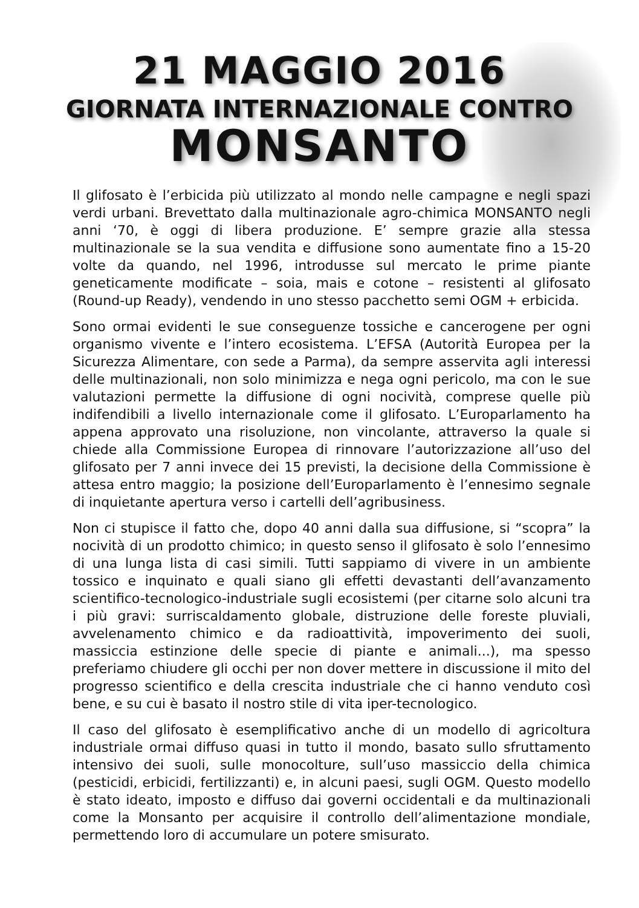21 MAGGIO 2016
GIORNATA INTERNAZIONALE CONTRO
MONSANTO
Il glifosato è l’erbicida più utilizzato al mondo nelle campagne e negli spazi verdi urbani. Brevettato dalla multinazionale agro-chimica MONSANTO negli anni ‘70, è oggi di libera produzione. E’ sempre grazie alla stessa multinazionale se la sua vendita e diffusione sono aumentate fino a 15-20 volte da quando, nel 1996, introdusse sul mercato le prime piante geneticamente modificate – soia, mais e cotone – resistenti al glifosato (Round-up Ready), vendendo in uno stesso pacchetto semi OGM + erbicida.
Sono ormai evidenti le sue conseguenze tossiche e cancerogene per ogni organismo vivente e l’intero ecosistema. L’EFSA (Autorità Europea per la Sicurezza Alimentare, con sede a Parma), da sempre asservita agli interessi delle multinazionali, non solo minimizza e nega ogni pericolo, ma con le sue valutazioni permette la diffusione di ogni nocività, comprese quelle più indifendibili a livello internazionale come il glifosato. L’Europarlamento ha appena approvato una risoluzione, non vincolante, attraverso la quale si chiede alla Commissione Europea di rinnovare l’autorizzazione all’uso del glifosato per 7 anni invece dei 15 previsti, la decisione della Commissione è attesa entro maggio; la posizione dell’Europarlamento è l’ennesimo segnale di inquietante apertura verso i cartelli dell’agribusiness.
Non ci stupisce il fatto che, dopo 40 anni dalla sua diffusione, si “scopra” la nocività di un prodotto chimico; in questo senso il glifosato è solo l’ennesimo di una lunga lista di casi simili. Tutti sappiamo di vivere in un ambiente tossico e inquinato e quali siano gli effetti devastanti dell’avanzamento scientifico-tecnologico-industriale sugli ecosistemi (per citarne solo alcuni tra i più gravi: surriscaldamento globale, distruzione delle foreste pluviali, avvelenamento chimico e da radioattività, impoverimento dei suoli, massiccia estinzione delle specie di piante e animali...), ma spesso preferiamo chiudere gli occhi per non dover mettere in discussione il mito del progresso scientifico e della crescita industriale che ci hanno venduto così bene, e su cui è basato il nostro stile di vita iper-tecnologico.
Il caso del glifosato è esemplificativo anche di un modello di agricoltura industriale ormai diffuso quasi in tutto il mondo, basato sullo sfruttamento intensivo dei suoli, sulle monocolture, sull’uso massiccio della chimica (pesticidi, erbicidi, fertilizzanti) e, in alcuni paesi, sugli OGM. Questo modello è stato ideato, imposto e diffuso dai governi occidentali e da multinazionali come la Monsanto per acquisire il controllo dell’alimentazione mondiale, permettendo loro di accumulare un potere smisurato.